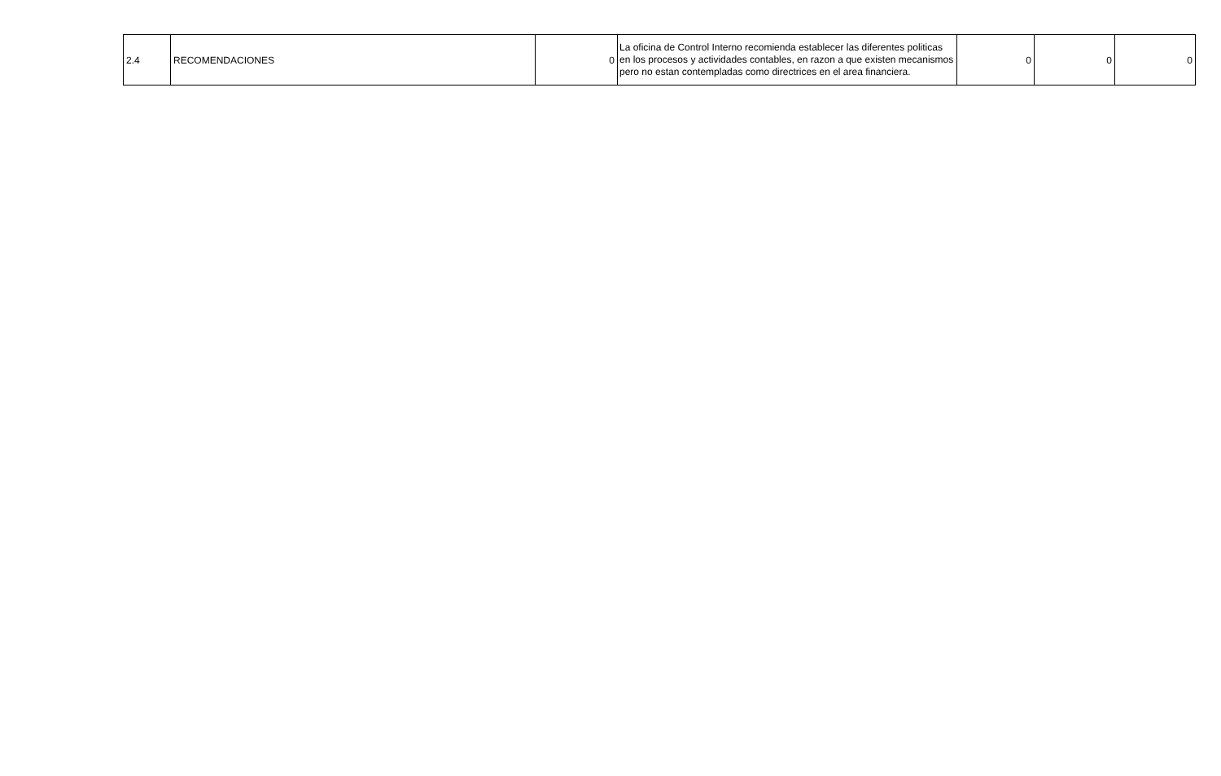| 2.4 | RECOMENDACIONES | 0 | La oficina de Control Interno recomienda establecer las diferentes politicas en los procesos y actividades contables, en razon a que existen mecanismos pero no estan contempladas como directrices en el area financiera. | 0 | 0 | 0 |